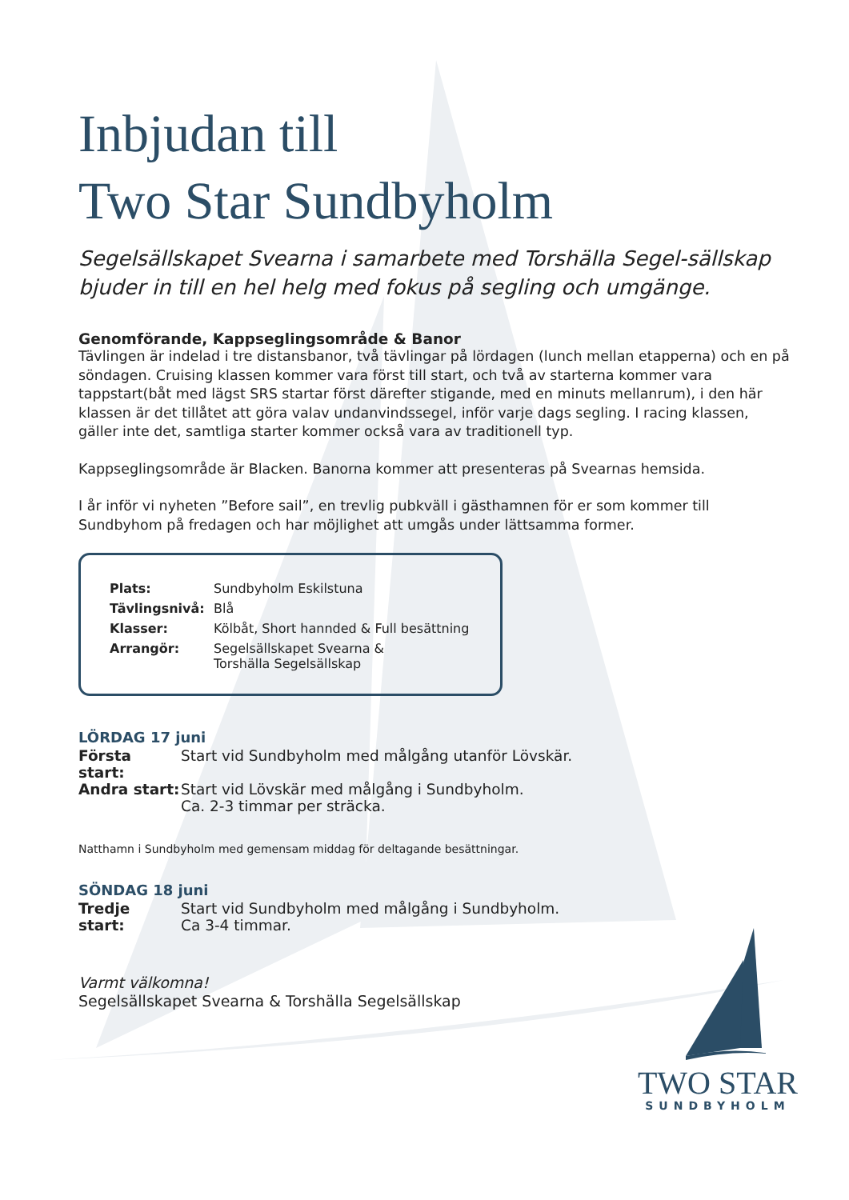Inbjudan till
Two Star Sundbyholm
Segelsällskapet Svearna i samarbete med Torshälla Segel-sällskap bjuder in till en hel helg med fokus på segling och umgänge.
Genomförande, Kappseglingsområde & Banor
Tävlingen är indelad i tre distansbanor, två tävlingar på lördagen (lunch mellan etapperna) och en på söndagen. Cruising klassen kommer vara först till start, och två av starterna kommer vara tappstart(båt med lägst SRS startar först därefter stigande, med en minuts mellanrum), i den här klassen är det tillåtet att göra valav undanvindssegel, inför varje dags segling. I racing klassen, gäller inte det, samtliga starter kommer också vara av traditionell typ.
Kappseglingsområde är Blacken. Banorna kommer att presenteras på Svearnas hemsida.
I år inför vi nyheten ”Before sail”, en trevlig pubkväll i gästhamnen för er som kommer till Sundbyhom på fredagen och har möjlighet att umgås under lättsamma former.
| Plats: | Sundbyholm Eskilstuna |
| Tävlingsnivå: | Blå |
| Klasser: | Kölbåt, Short hannded & Full besättning |
| Arrangör: | Segelsällskapet Svearna & Torshälla Segelsällskap |
LÖRDAG 17 juni
| Första start: | Start vid Sundbyholm med målgång utanför Lövskär. |
| Andra start: | Start vid Lövskär med målgång i Sundbyholm. Ca. 2-3 timmar per sträcka. |
Natthamn i Sundbyholm med gemensam middag för deltagande besättningar.
SÖNDAG 18 juni
| Tredje start: | Start vid Sundbyholm med målgång i Sundbyholm. Ca 3-4 timmar. |
Varmt välkomna!
Segelsällskapet Svearna & Torshälla Segelsällskap
TWO STAR
SUNDBYHOLM